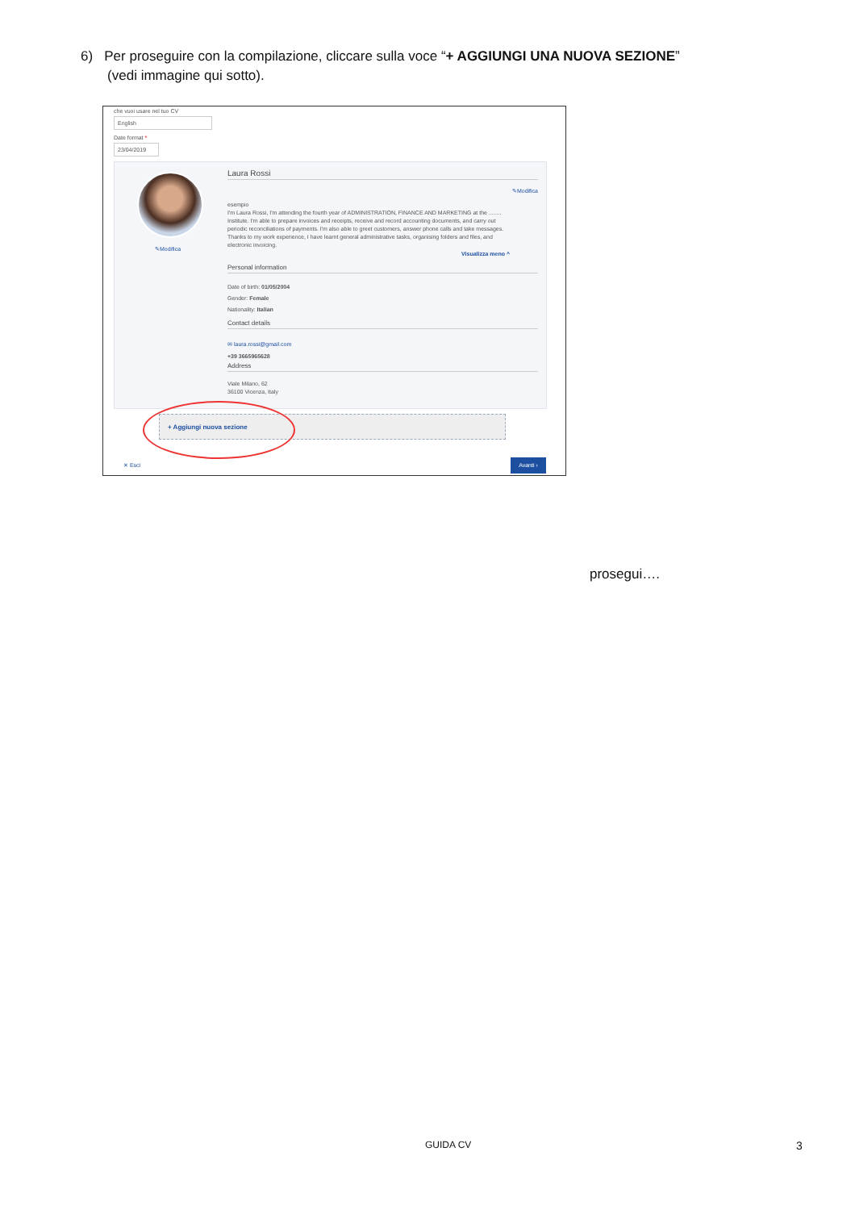6) Per proseguire con la compilazione, cliccare sulla voce “+ AGGIUNGI UNA NUOVA SEZIONE”
(vedi immagine qui sotto).
che vuoi usare nel tuo CV
English
Date format *
23/04/2019
✎Modifica
Laura Rossi
✎Modifica
esempio
I'm Laura Rossi, I'm attending the fourth year of ADMINISTRATION, FINANCE AND MARKETING at the ........ Institute. I'm able to prepare invoices and receipts, receive and record accounting documents, and carry out periodic reconciliations of payments. I'm also able to greet customers, answer phone calls and take messages. Thanks to my work experience, I have learnt general administrative tasks, organising folders and files, and electronic invoicing.
Visualizza meno ^
Personal information
Date of birth: 01/05/2004
Gender: Female
Nationality: Italian
Contact details
✉ laura.rossi@gmail.com
+39 3665965628
Address
Viale Milano, 62
36100 Vicenza, Italy
+ Aggiungi nuova sezione
✕ Esci
Avanti ›
prosegui….
GUIDA CV 3